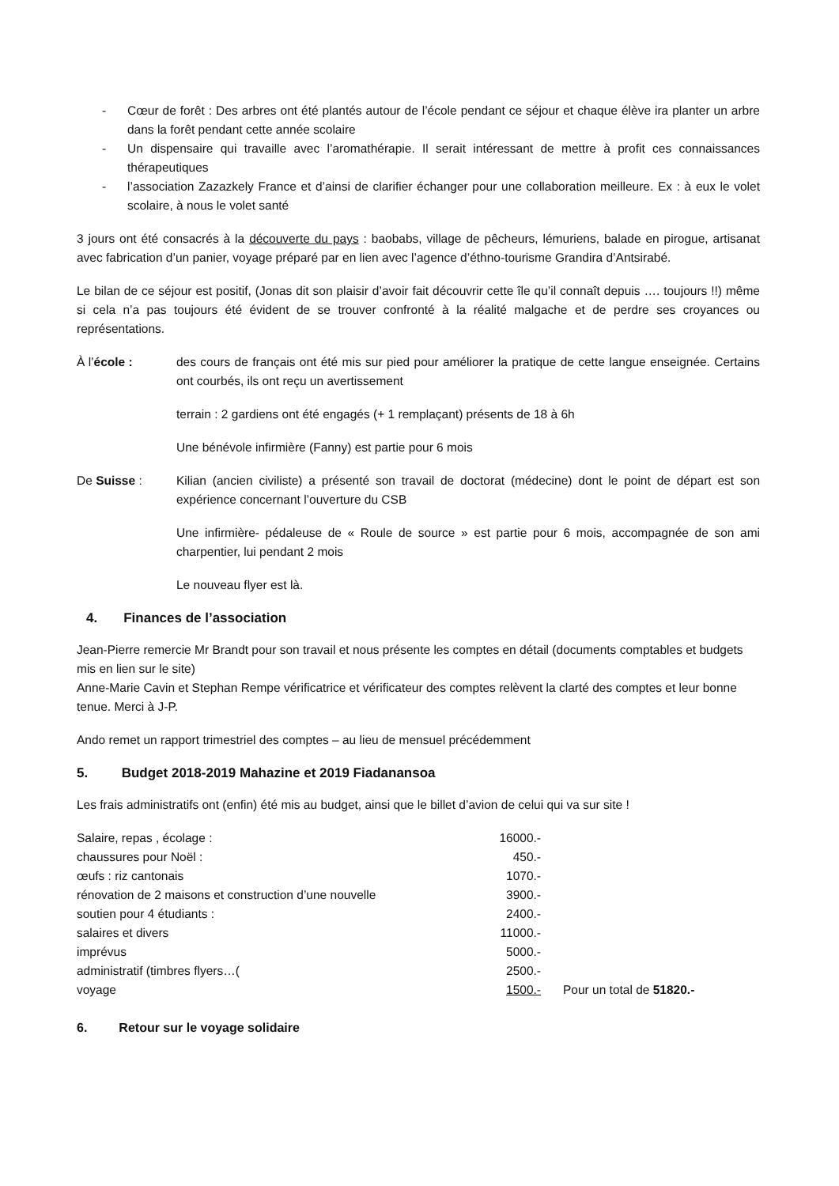- Cœur de forêt : Des arbres ont été plantés autour de l’école pendant ce séjour et chaque élève ira planter un arbre dans la forêt pendant cette année scolaire
- Un dispensaire qui travaille avec l’aromathérapie. Il serait intéressant de mettre à profit ces connaissances thérapeutiques
- l’association Zazazkely France et d’ainsi de clarifier échanger pour une collaboration meilleure. Ex : à eux le volet scolaire, à nous le volet santé
3 jours ont été consacrés à la découverte du pays : baobabs, village de pêcheurs, lémuriens, balade en pirogue, artisanat avec fabrication d’un panier, voyage préparé par en lien avec l’agence d’éthno-tourisme Grandira d’Antsirabé.
Le bilan de ce séjour est positif, (Jonas dit son plaisir d’avoir fait découvrir cette île qu’il connaît depuis …. toujours !!) même si cela n’a pas toujours été évident de se trouver confronté à la réalité malgache et de perdre ses croyances ou représentations.
À l’école : des cours de français ont été mis sur pied pour améliorer la pratique de cette langue enseignée. Certains ont courbés, ils ont reçu un avertissement
terrain : 2 gardiens ont été engagés (+ 1 remplaçant) présents de 18 à 6h
Une bénévole infirmière (Fanny) est partie pour 6 mois
De Suisse : Kilian (ancien civiliste) a présenté son travail de doctorat (médecine) dont le point de départ est son expérience concernant l’ouverture du CSB
Une infirmière- pédaleuse de « Roule de source » est partie pour 6 mois, accompagnée de son ami charpentier, lui pendant 2 mois
Le nouveau flyer est là.
4. Finances de l’association
Jean-Pierre remercie Mr Brandt pour son travail et nous présente les comptes en détail (documents comptables et budgets mis en lien sur le site)
Anne-Marie Cavin et Stephan Rempe vérificatrice et vérificateur des comptes relèvent la clarté des comptes et leur bonne tenue. Merci à J-P.
Ando remet un rapport trimestriel des comptes – au lieu de mensuel précédemment
5. Budget 2018-2019 Mahazine et 2019 Fiadanansoa
Les frais administratifs ont (enfin) été mis au budget, ainsi que le billet d’avion de celui qui va sur site !
| Salaire, repas , écolage : | 16000.- | |
| chaussures pour Noël : | 450.- | |
| œufs : riz cantonais | 1070.- | |
| rénovation de 2 maisons et construction d’une nouvelle | 3900.- | |
| soutien pour 4 étudiants : | 2400.- | |
| salaires et divers | 11000.- | |
| imprévus | 5000.- | |
| administratif (timbres flyers…( | 2500.- | |
| voyage | 1500.- | Pour un total de 51820.- |
6. Retour sur le voyage solidaire